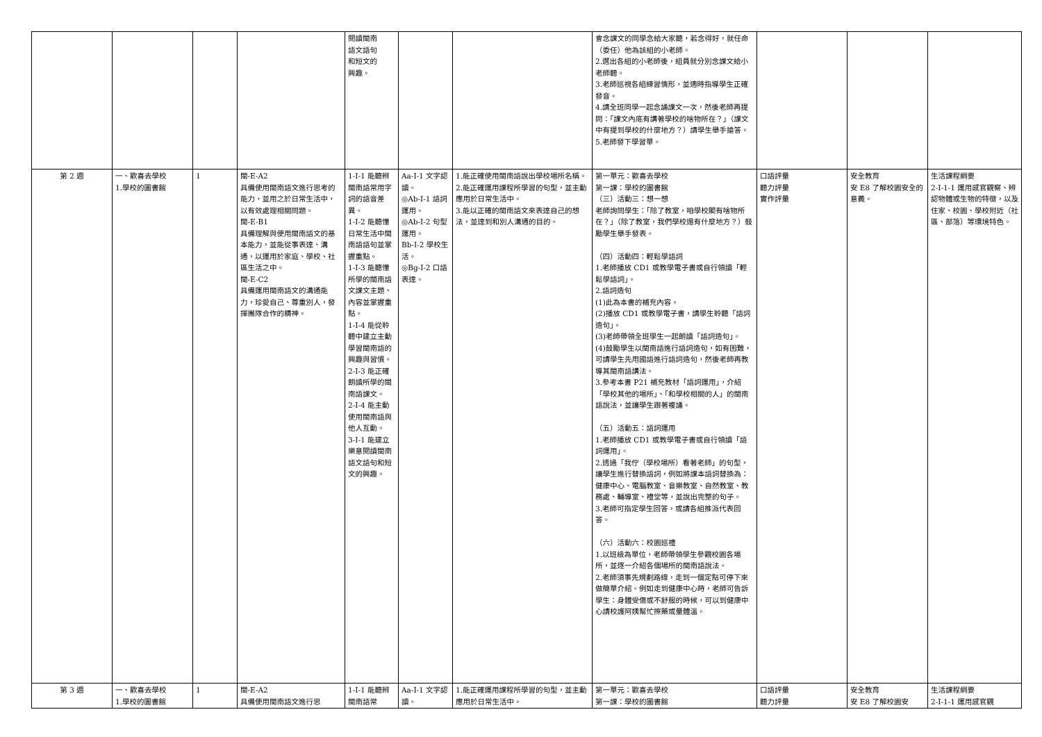| | | | | 閱讀閩南 語文語句 和短文的 興趣。 | | | 會念課文的同學念給大家聽，若念得好，就任命（委任）他為該組的小老師。 2.選出各組的小老師後，組員就分別念課文給小老師聽。 3.老師巡視各組練習情形，並適時指導學生正確發音。 4.請全班同學一起念誦課文一次，然後老師再提問：「課文內底有講著學校的啥物所在？」（課文中有提到學校的什麼地方？）請學生舉手搶答。 5.老師發下學習單。 | | | |
| 第 2 週 | 一、歡喜去學校 1.學校的圖書館 | 1 | 閩-E-A2 具備使用閩南語文進行思考的能力，並用之於日常生活中，以有效處理相關問題。 閩-E-B1 具備理解與使用閩南語文的基本能力，並能從事表達、溝通，以運用於家庭、學校、社區生活之中。 閩-E-C2 具備運用閩南語文的溝通能力，珍愛自己、尊重別人，發揮團隊合作的精神。 | 1-Ⅰ-1 能聽辨閩南語常用字詞的語音差異。 1-Ⅰ-2 能聽懂日常生活中閩南語語句並掌握重點。 1-Ⅰ-3 能聽懂所學的閩南語文課文主題、內容並掌握重點。 1-Ⅰ-4 能從聆聽中建立主動學習閩南語的興趣與習慣。 2-Ⅰ-3 能正確朗讀所學的閩南語課文。 2-Ⅰ-4 能主動使用閩南語與他人互動。 3-Ⅰ-1 能建立樂意閱讀閩南語文語句和短文的興趣。 | Aa-Ⅰ-1 文字認讀。 ◎Ab-Ⅰ-1 語詞運用。 ◎Ab-Ⅰ-2 句型運用。 Bb-Ⅰ-2 學校生活。 ◎Bg-Ⅰ-2 口語表達。 | 1.能正確使用閩南語說出學校場所名稱。 2.能正確運用課程所學習的句型，並主動應用於日常生活中。 3.能以正確的閩南語文來表達自己的想法，並達到和別人溝通的目的。 | 第一單元：歡喜去學校 第一課：學校的圖書館 （三）活動三：想一想 老師詢問學生：「除了教室，咱學校閣有啥物所在？」（除了教室，我們學校還有什麼地方？）鼓勵學生舉手發表。 （四）活動四：輕鬆學語詞 1.老師播放 CD1 或教學電子書或自行領讀「輕鬆學語詞」。 2.語詞造句 (1)此為本書的補充內容。 (2)播放 CD1 或教學電子書，請學生聆聽「語詞造句」。 (3)老師帶領全班學生一起朗讀「語詞造句」。 (4)鼓勵學生以閩南語進行語詞造句，如有困難，可請學生先用國語進行語詞造句，然後老師再教導其閩南語講法。 3.參考本書 P21 補充教材「語詞運用」，介紹「學校其他的場所」、「和學校相關的人」的閩南語說法，並讓學生跟著複誦。 （五）活動五：語詞運用 1.老師播放 CD1 或教學電子書或自行領讀「語詞運用」。 2.透過「我佇（學校場所）看著老師」的句型，讓學生進行替換語詞，例如將課本語詞替換為：健康中心、電腦教室、音樂教室、自然教室、教務處、輔導室、禮堂等，並說出完整的句子。 3.老師可指定學生回答，或請各組推派代表回答。 （六）活動六：校園巡禮 1.以班級為單位，老師帶領學生參觀校園各場所，並逐一介紹各個場所的閩南語說法。 2.老師須事先規劃路線，走到一個定點可停下來做簡單介紹。例如走到健康中心時，老師可告訴學生：身體受傷或不舒服的時候，可以到健康中心請校護阿姨幫忙擦藥或量體溫。 | 口語評量 聽力評量 實作評量 | 安全教育 安 E8 了解校園安全的意義。 | 生活課程綱要 2-I-1-1 運用感官觀察、辨認物體或生物的特徵，以及住家、校園、學校附近（社區、部落）等環境特色。 |
| 第 3 週 | 一、歡喜去學校 1.學校的圖書館 | 1 | 閩-E-A2 具備使用閩南語文進行思 | 1-Ⅰ-1 能聽辨閩南語常 | Aa-Ⅰ-1 文字認讀。 | 1.能正確運用課程所學習的句型，並主動應用於日常生活中。 | 第一單元：歡喜去學校 第一課：學校的圖書館 | 口語評量 聽力評量 | 安全教育 安 E8 了解校園安 | 生活課程綱要 2-I-1-1 運用感官觀 |